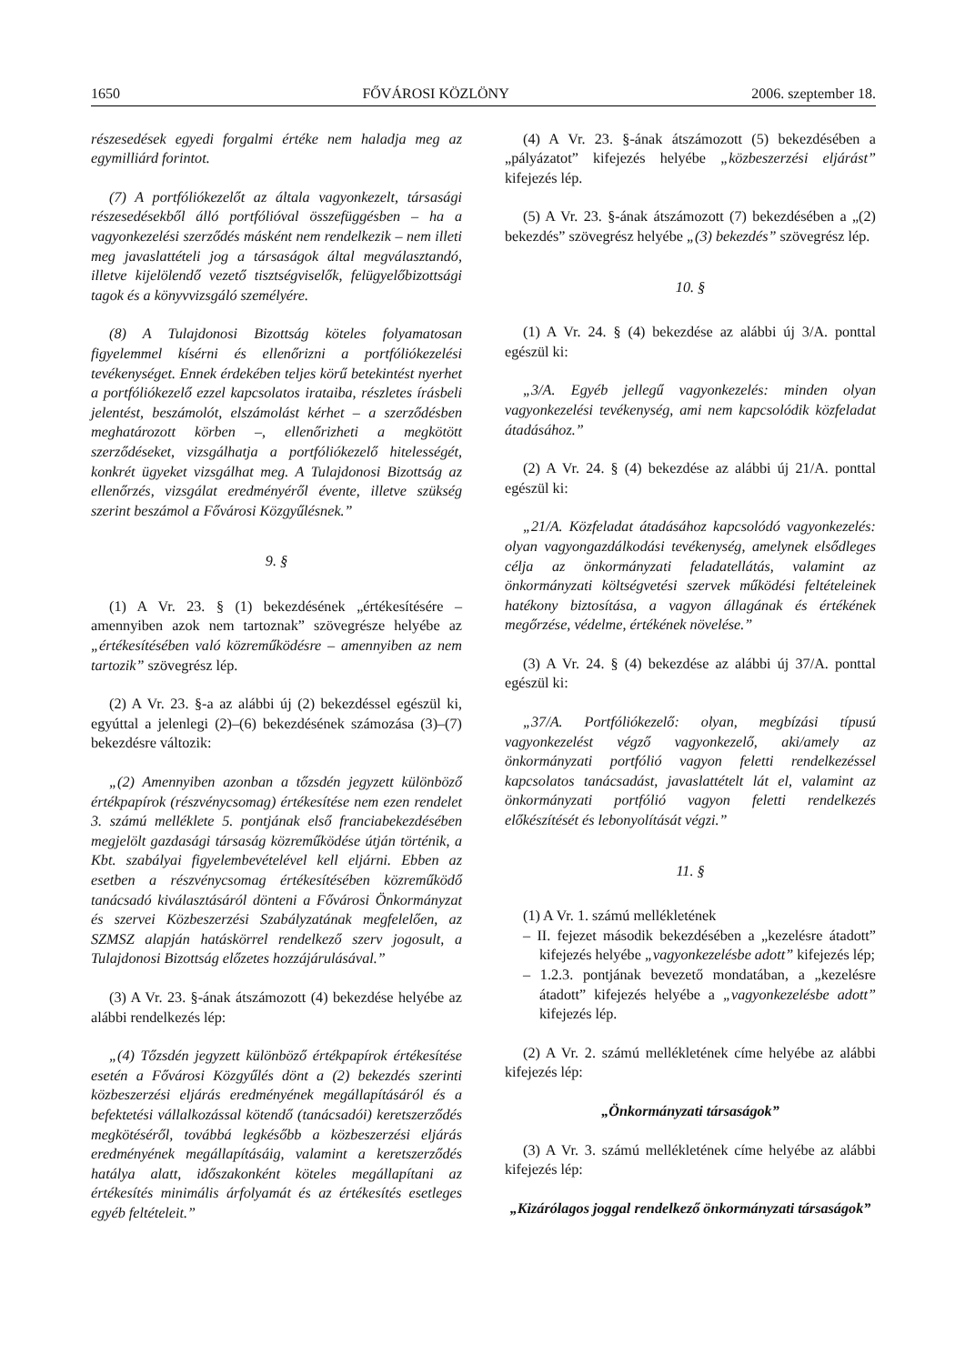1650 FŐVÁROSI KÖZLÖNY 2006. szeptember 18.
részesedések egyedi forgalmi értéke nem haladja meg az egymilliárd forintot.
(7) A portfóliókezelőt az általa vagyonkezelt, társasági részesedésekből álló portfólióval összefüggésben – ha a vagyonkezelési szerződés másként nem rendelkezik – nem illeti meg javaslattételi jog a társaságok által megválasztandó, illetve kijelölendő vezető tisztségviselők, felügyelőbizottsági tagok és a könyvvizsgáló személyére.
(8) A Tulajdonosi Bizottság köteles folyamatosan figyelemmel kísérni és ellenőrizni a portfóliókezelési tevékenységet. Ennek érdekében teljes körű betekintést nyerhet a portfóliókezelő ezzel kapcsolatos irataiba, részletes írásbeli jelentést, beszámolót, elszámolást kérhet – a szerződésben meghatározott körben –, ellenőrizheti a megkötött szerződéseket, vizsgálhatja a portfóliókezelő hitelességét, konkrét ügyeket vizsgálhat meg. A Tulajdonosi Bizottság az ellenőrzés, vizsgálat eredményéről évente, illetve szükség szerint beszámol a Fővárosi Közgyűlésnek.”
9. §
(1) A Vr. 23. § (1) bekezdésének „értékesítésére – amennyiben azok nem tartoznak” szövegrésze helyébe az „értékesítésében való közreműködésre – amennyiben az nem tartozik” szövegrész lép.
(2) A Vr. 23. §-a az alábbi új (2) bekezdéssel egészül ki, egyúttal a jelenlegi (2)–(6) bekezdésének számozása (3)–(7) bekezdésre változik:
„(2) Amennyiben azonban a tőzsdén jegyzett különböző értékpapírok (részvénycsomag) értékesítése nem ezen rendelet 3. számú melléklete 5. pontjának első franciabekezdésében megjelölt gazdasági társaság közreműködése útján történik, a Kbt. szabályai figyelembevételével kell eljárni. Ebben az esetben a részvénycsomag értékesítésében közreműködő tanácsadó kiválasztásáról dönteni a Fővárosi Önkormányzat és szervei Közbeszerzési Szabályzatának megfelelően, az SZMSZ alapján hatáskörrel rendelkező szerv jogosult, a Tulajdonosi Bizottság előzetes hozzájárulásával.”
(3) A Vr. 23. §-ának átszámozott (4) bekezdése helyébe az alábbi rendelkezés lép:
„(4) Tőzsdén jegyzett különböző értékpapírok értékesítése esetén a Fővárosi Közgyűlés dönt a (2) bekezdés szerinti közbeszerzési eljárás eredményének megállapításáról és a befektetési vállalkozással kötendő (tanácsadói) keretszerződés megkötéséről, továbbá legkésőbb a közbeszerzési eljárás eredményének megállapításáig, valamint a keretszerződés hatálya alatt, időszakonként köteles megállapítani az értékesítés minimális árfolyamát és az értékesítés esetleges egyéb feltételeit.”
(4) A Vr. 23. §-ának átszámozott (5) bekezdésében a „pályázatot” kifejezés helyébe „közbeszerzési eljárást” kifejezés lép.
(5) A Vr. 23. §-ának átszámozott (7) bekezdésében a „(2) bekezdés” szövegrész helyébe „(3) bekezdés” szövegrész lép.
10. §
(1) A Vr. 24. § (4) bekezdése az alábbi új 3/A. ponttal egészül ki:
„3/A. Egyéb jellegű vagyonkezelés: minden olyan vagyonkezelési tevékenység, ami nem kapcsolódik közfeladat átadásához.”
(2) A Vr. 24. § (4) bekezdése az alábbi új 21/A. ponttal egészül ki:
„21/A. Közfeladat átadásához kapcsolódó vagyonkezelés: olyan vagyongazdálkodási tevékenység, amelynek elsődleges célja az önkormányzati feladatellátás, valamint az önkormányzati költségvetési szervek működési feltételeinek hatékony biztosítása, a vagyon állagának és értékének megőrzése, védelme, értékének növelése.”
(3) A Vr. 24. § (4) bekezdése az alábbi új 37/A. ponttal egészül ki:
„37/A. Portfóliókezelő: olyan, megbízási típusú vagyonkezelést végző vagyonkezelő, aki/amely az önkormányzati portfólió vagyon feletti rendelkezéssel kapcsolatos tanácsadást, javaslattételt lát el, valamint az önkormányzati portfólió vagyon feletti rendelkezés előkészítését és lebonyolítását végzi.”
11. §
(1) A Vr. 1. számú mellékletének
– II. fejezet második bekezdésében a „kezelésre átadott” kifejezés helyébe „vagyonkezelésbe adott” kifejezés lép;
– 1.2.3. pontjának bevezető mondatában, a „kezelésre átadott” kifejezés helyébe a „vagyonkezelésbe adott” kifejezés lép.
(2) A Vr. 2. számú mellékletének címe helyébe az alábbi kifejezés lép:
„Önkormányzati társaságok”
(3) A Vr. 3. számú mellékletének címe helyébe az alábbi kifejezés lép:
„Kizárólagos joggal rendelkező önkormányzati társaságok”